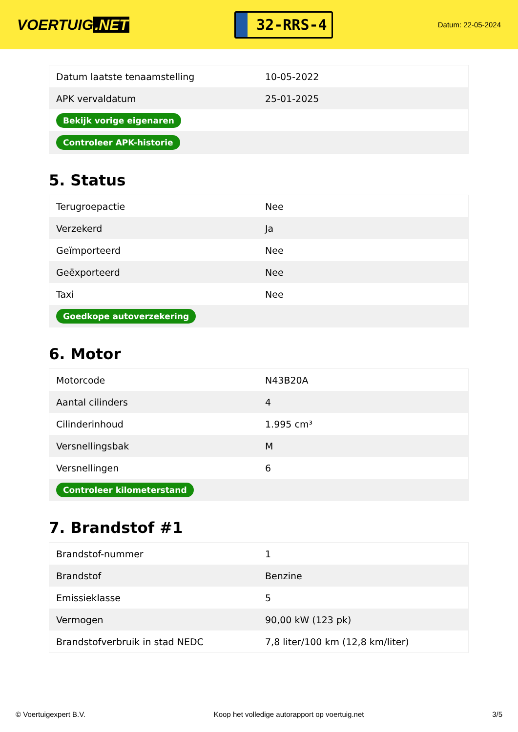VOERTUIG.NET
32-RRS-4
Datum: 22-05-2024
| Datum laatste tenaamstelling | 10-05-2022 |
| APK vervaldatum | 25-01-2025 |
| Bekijk vorige eigenaren | |
| Controleer APK-historie | |
5. Status
| Terugroepactie | Nee |
| Verzekerd | Ja |
| Geïmporteerd | Nee |
| Geëxporteerd | Nee |
| Taxi | Nee |
| Goedkope autoverzekering | |
6. Motor
| Motorcode | N43B20A |
| Aantal cilinders | 4 |
| Cilinderinhoud | 1.995 cm³ |
| Versnellingsbak | M |
| Versnellingen | 6 |
| Controleer kilometerstand | |
7. Brandstof #1
| Brandstof-nummer | 1 |
| Brandstof | Benzine |
| Emissieklasse | 5 |
| Vermogen | 90,00 kW (123 pk) |
| Brandstofverbruik in stad NEDC | 7,8 liter/100 km (12,8 km/liter) |
© Voertuigexpert B.V. Koop het volledige autorapport op voertuig.net 3/5